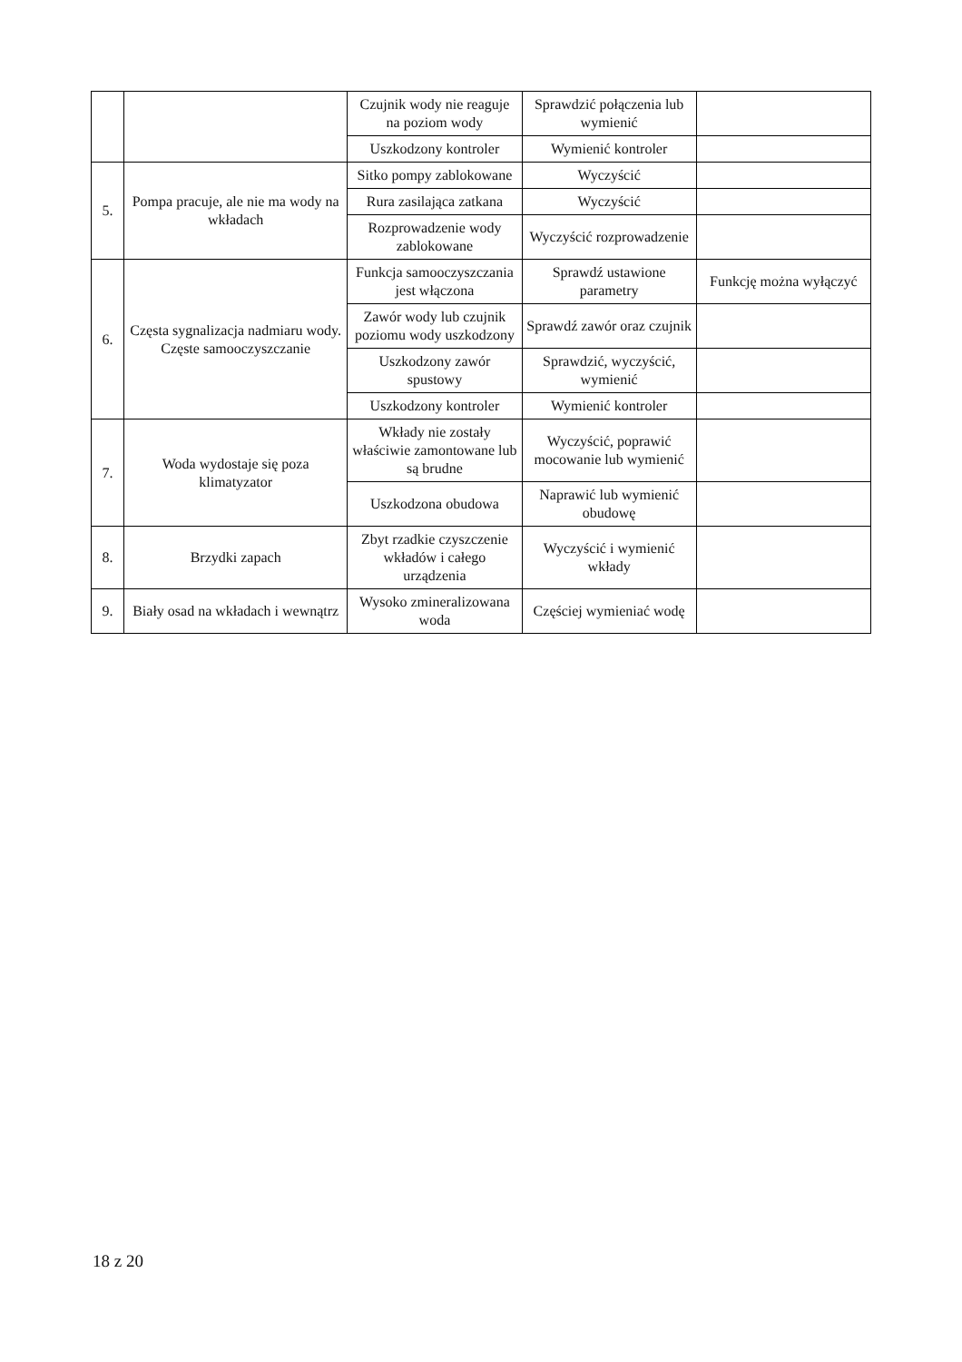| | | Czujnik wody nie reaguje na poziom wody | Sprawdzić połączenia lub wymienić | |
| | | Uszkodzony kontroler | Wymienić kontroler | |
| 5. | Pompa pracuje, ale nie ma wody na wkładach | Sitko pompy zablokowane | Wyczyścić | |
| | | Rura zasilająca zatkana | Wyczyścić | |
| | | Rozprowadzenie wody zablokowane | Wyczyścić rozprowadzenie | |
| 6. | Częsta sygnalizacja nadmiaru wody. Częste samooczyszczanie | Funkcja samooczyszczania jest włączona | Sprawdź ustawione parametry | Funkcję można wyłączyć |
| | | Zawór wody lub czujnik poziomu wody uszkodzony | Sprawdź zawór oraz czujnik | |
| | | Uszkodzony zawór spustowy | Sprawdzić, wyczyścić, wymienić | |
| | | Uszkodzony kontroler | Wymienić kontroler | |
| 7. | Woda wydostaje się poza klimatyzator | Wkłady nie zostały właściwie zamontowane lub są brudne | Wyczyścić, poprawić mocowanie lub wymienić | |
| | | Uszkodzona obudowa | Naprawić lub wymienić obudowę | |
| 8. | Brzydki zapach | Zbyt rzadkie czyszczenie wkładów i całego urządzenia | Wyczyścić i wymienić wkłady | |
| 9. | Biały osad na wkładach i wewnątrz | Wysoko zmineralizowana woda | Częściej wymieniać wodę | |
18 z 20